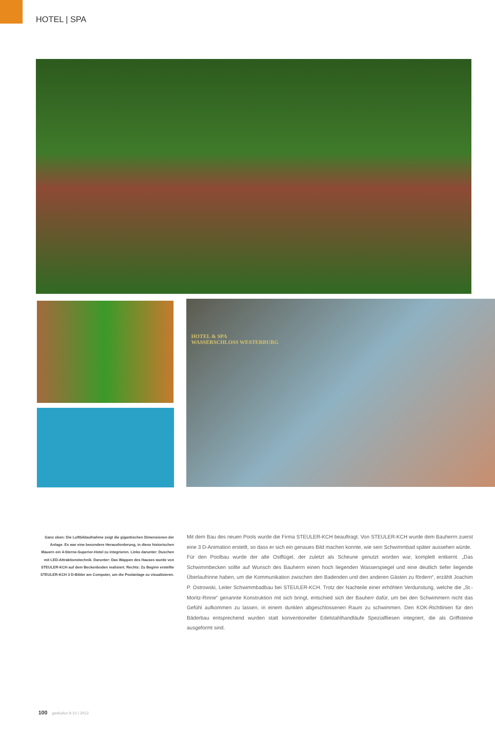HOTEL | SPA
HOTEL & SPA
WASSERSCHLOSS WESTERBURG
Ganz oben: Die Luftbildaufnahme zeigt die giganti­schen Dimensionen der Anlage. Es war eine beson­dere Herausforderung, in diese historischen Mauern ein 4-Sterne-Superior-Hotel zu integrieren. Links darunter: Duschen mit LED-Attraktionstechnik. Darunter: Das Wappen des Hauses wurde von STEULER-KCH auf dem Beckenboden realisiert. Rechts: Zu Beginn erstellte STEULER-KCH 3 D-Bilder am Computer, um die Poolanlage zu visualisieren.
Mit dem Bau des neuen Pools wurde die Firma STEULER-KCH beauftragt. Von STEULER-KCH wurde dem Bauherrn zuerst eine 3 D-Animation erstellt, so dass er sich ein genaues Bild machen konnte, wie sein Schwimmbad später aussehen würde.
Für den Poolbau wurde der alte Ostflügel, der zuletzt als Scheune genutzt worden war, komplett entkernt. „Das Schwimmbecken sollte auf Wunsch des Bauherrn einen hoch liegenden Wasserspiegel und eine deutlich tiefer liegende Überlaufrinne haben, um die Kommunikation zwischen den Badenden und den anderen Gästen zu fördern“, erzählt Jo­achim P. Ostrowski, Leiter Schwimmbadbau bei STEULER-KCH. Trotz der Nachteile einer erhöhten Verdunstung, welche die „St.-Moritz-Rinne“ genannte Konstruktion mit sich bringt, entschied sich der Bauherr dafür, um bei den Schwimmern nicht das Gefühl auf­kommen zu lassen, in einem dunklen abgeschlossenen Raum zu schwimmen. Den KOK-Richtlinien für den Bäderbau entsprechend wurden statt konventioneller Edelstahlhand­läufe Spezialfliesen integriert, die als Griffsteine ausgeformt sind.
100 gaskultur 9-10 | 2012